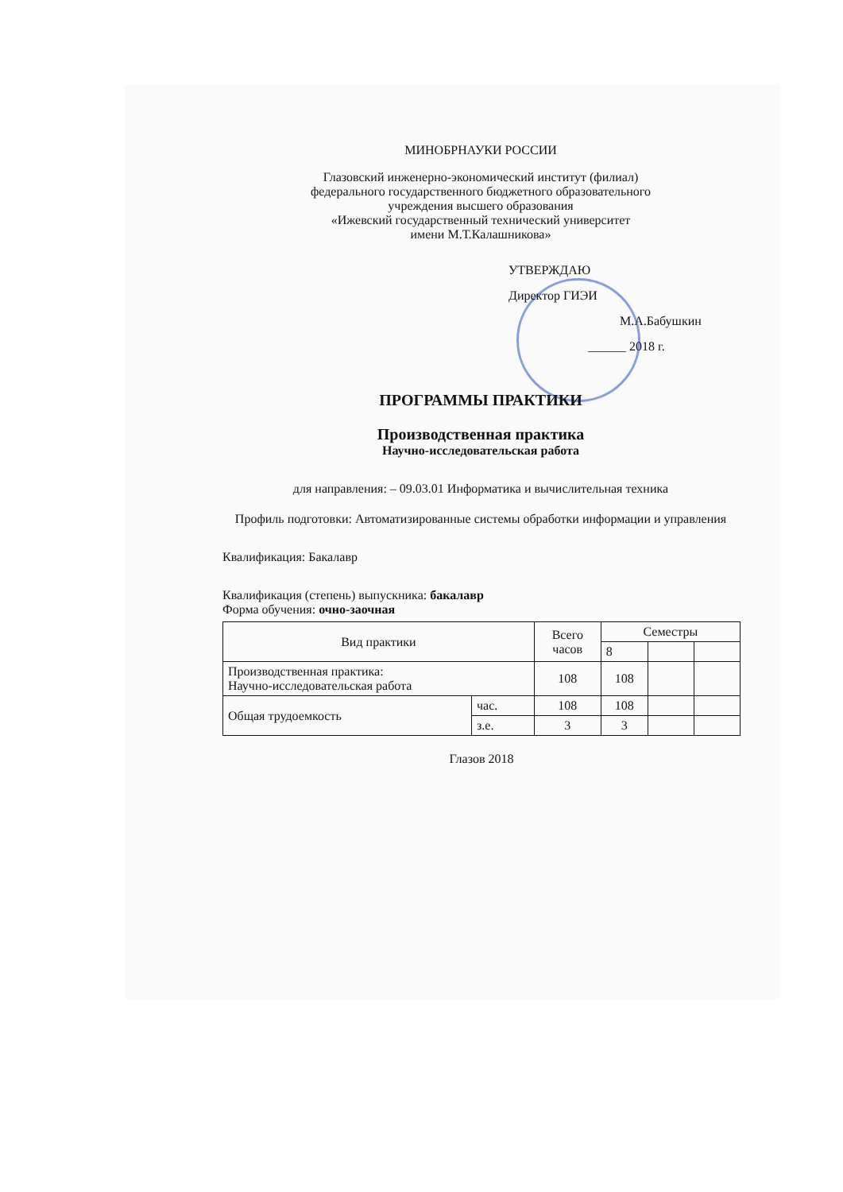МИНОБРНАУКИ РОССИИ
Глазовский инженерно-экономический институт (филиал)
федерального государственного бюджетного образовательного
учреждения высшего образования
«Ижевский государственный технический университет
имени М.Т.Калашникова»
УТВЕРЖДАЮ
Директор ГИЭИ
М.А.Бабушкин
______ 2018 г.
ПРОГРАММЫ ПРАКТИКИ
Производственная практика
Научно-исследовательская работа
для направления: – 09.03.01 Информатика и вычислительная техника
Профиль подготовки: Автоматизированные системы обработки информации и управления
Квалификация: Бакалавр
Квалификация (степень) выпускника: бакалавр
Форма обучения: очно-заочная
| Вид практики | | Всего часов | Семестры | | |
| --- | --- | --- | --- | --- | --- |
| | | | 8 | | |
| Производственная практика: Научно-исследовательская работа | | 108 | 108 | | |
| Общая трудоемкость | час. | 108 | 108 | | |
| | з.е. | 3 | 3 | | |
Глазов 2018